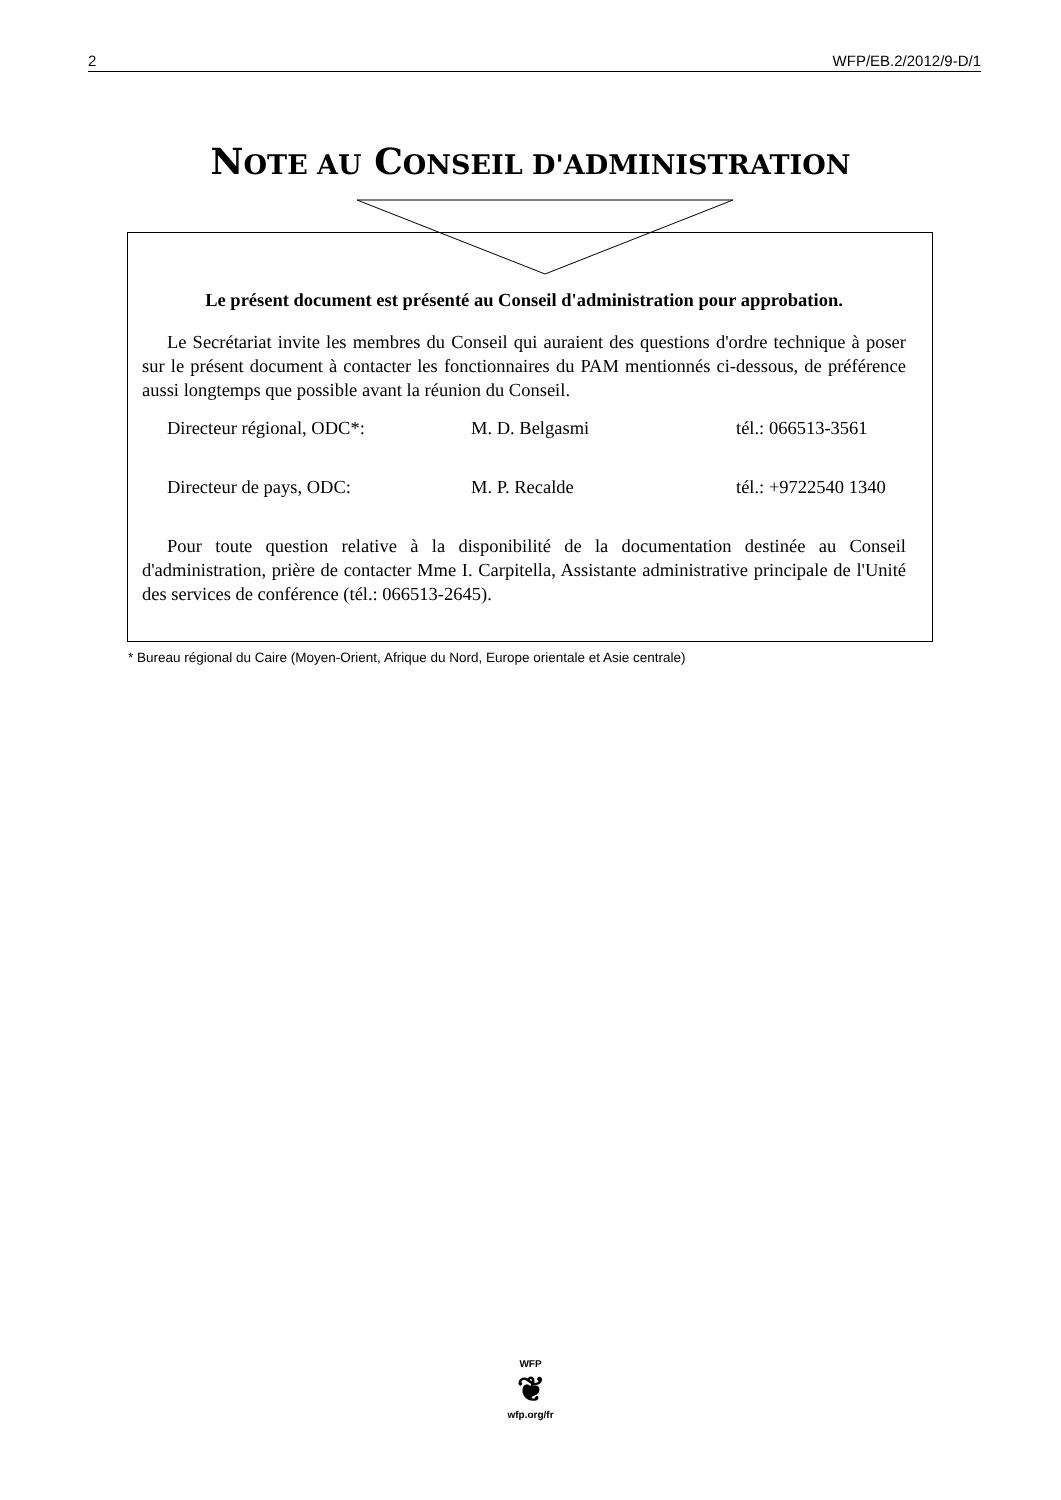2 WFP/EB.2/2012/9-D/1
NOTE AU CONSEIL D'ADMINISTRATION
Le présent document est présenté au Conseil d'administration pour approbation.
Le Secrétariat invite les membres du Conseil qui auraient des questions d'ordre technique à poser sur le présent document à contacter les fonctionnaires du PAM mentionnés ci-dessous, de préférence aussi longtemps que possible avant la réunion du Conseil.
Directeur régional, ODC*: M. D. Belgasmi tél.: 066513-3561
Directeur de pays, ODC: M. P. Recalde tél.: +9722540 1340
Pour toute question relative à la disponibilité de la documentation destinée au Conseil d'administration, prière de contacter Mme I. Carpitella, Assistante administrative principale de l'Unité des services de conférence (tél.: 066513-2645).
* Bureau régional du Caire (Moyen-Orient, Afrique du Nord, Europe orientale et Asie centrale)
WFP
❦
wfp.org/fr